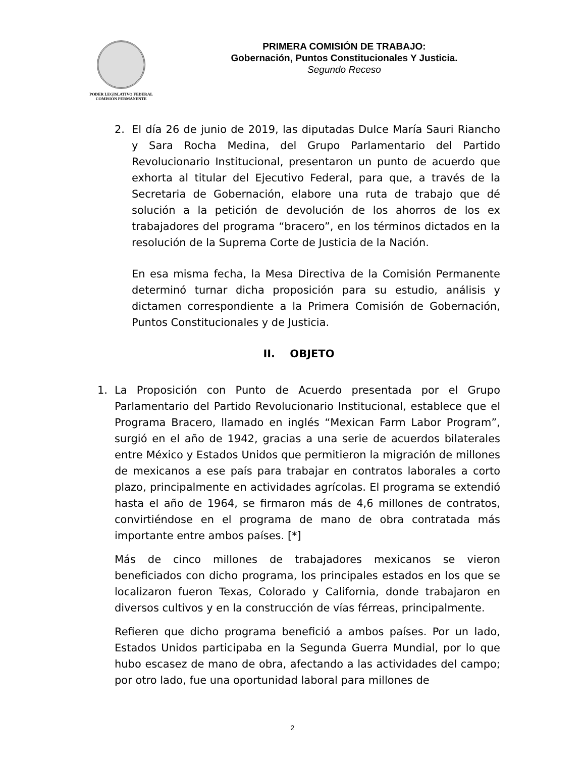PODER LEGISLATIVO FEDERAL
COMISIÓN PERMANENTE
PRIMERA COMISIÓN DE TRABAJO:
Gobernación, Puntos Constitucionales Y Justicia.
Segundo Receso
2. El día 26 de junio de 2019, las diputadas Dulce María Sauri Riancho y Sara Rocha Medina, del Grupo Parlamentario del Partido Revolucionario Institucional, presentaron un punto de acuerdo que exhorta al titular del Ejecutivo Federal, para que, a través de la Secretaria de Gobernación, elabore una ruta de trabajo que dé solución a la petición de devolución de los ahorros de los ex trabajadores del programa “bracero”, en los términos dictados en la resolución de la Suprema Corte de Justicia de la Nación.
En esa misma fecha, la Mesa Directiva de la Comisión Permanente determinó turnar dicha proposición para su estudio, análisis y dictamen correspondiente a la Primera Comisión de Gobernación, Puntos Constitucionales y de Justicia.
II. OBJETO
1. La Proposición con Punto de Acuerdo presentada por el Grupo Parlamentario del Partido Revolucionario Institucional, establece que el Programa Bracero, llamado en inglés “Mexican Farm Labor Program”, surgió en el año de 1942, gracias a una serie de acuerdos bilaterales entre México y Estados Unidos que permitieron la migración de millones de mexicanos a ese país para trabajar en contratos laborales a corto plazo, principalmente en actividades agrícolas. El programa se extendió hasta el año de 1964, se firmaron más de 4,6 millones de contratos, convirtiéndose en el programa de mano de obra contratada más importante entre ambos países. [*]
Más de cinco millones de trabajadores mexicanos se vieron beneficiados con dicho programa, los principales estados en los que se localizaron fueron Texas, Colorado y California, donde trabajaron en diversos cultivos y en la construcción de vías férreas, principalmente.
Refieren que dicho programa benefició a ambos países. Por un lado, Estados Unidos participaba en la Segunda Guerra Mundial, por lo que hubo escasez de mano de obra, afectando a las actividades del campo; por otro lado, fue una oportunidad laboral para millones de
2